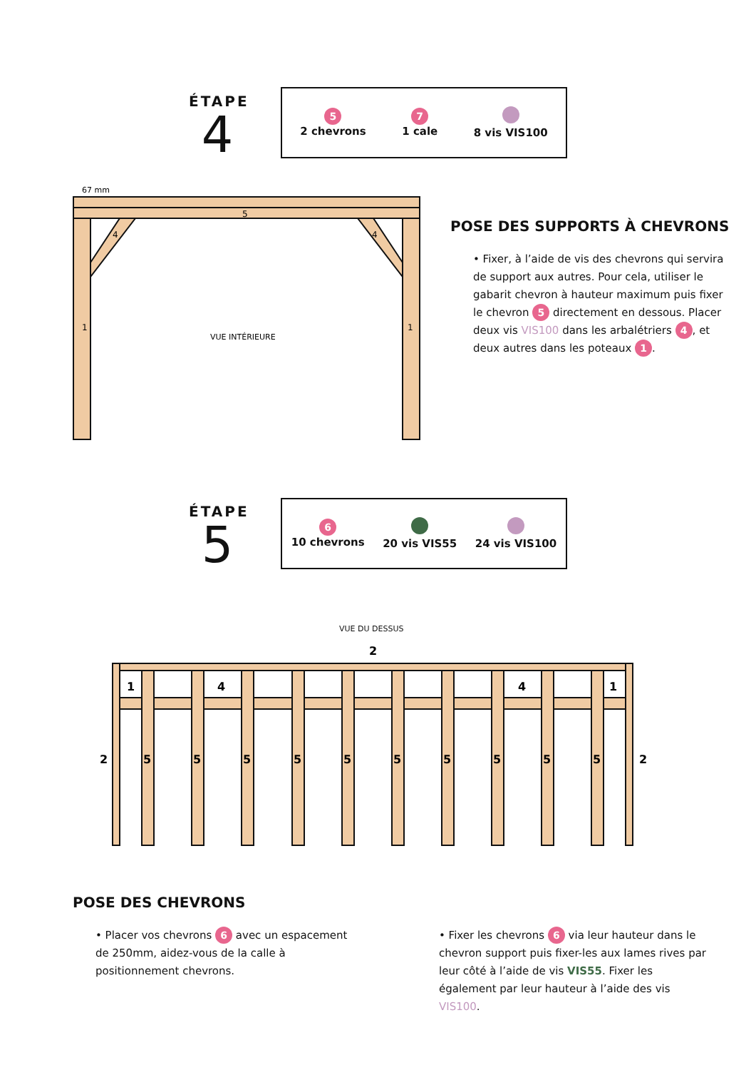ÉTAPE
4
5
2 chevrons
7
1 cale
8 vis VIS100
1
1
5
4
4
67 mm
VUE INTÉRIEURE
POSE DES SUPPORTS À CHEVRONS
• Fixer, à l’aide de vis des chevrons qui servira de support aux autres. Pour cela, utiliser le gabarit chevron à hauteur maximum puis fixer le chevron 5 directement en dessous. Placer deux vis VIS100 dans les arbalétriers 4, et deux autres dans les poteaux 1.
ÉTAPE
5
6
10 chevrons
20 vis VIS55
24 vis VIS100
VUE DU DESSUS
2
2
2
1
4
4
1
5
5
5
5
5
5
5
5
5
5
POSE DES CHEVRONS
• Placer vos chevrons 6 avec un espacement de 250mm, aidez-vous de la calle à positionnement chevrons.
• Fixer les chevrons 6 via leur hauteur dans le chevron support puis fixer-les aux lames rives par leur côté à l’aide de vis VIS55. Fixer les également par leur hauteur à l’aide des vis VIS100.